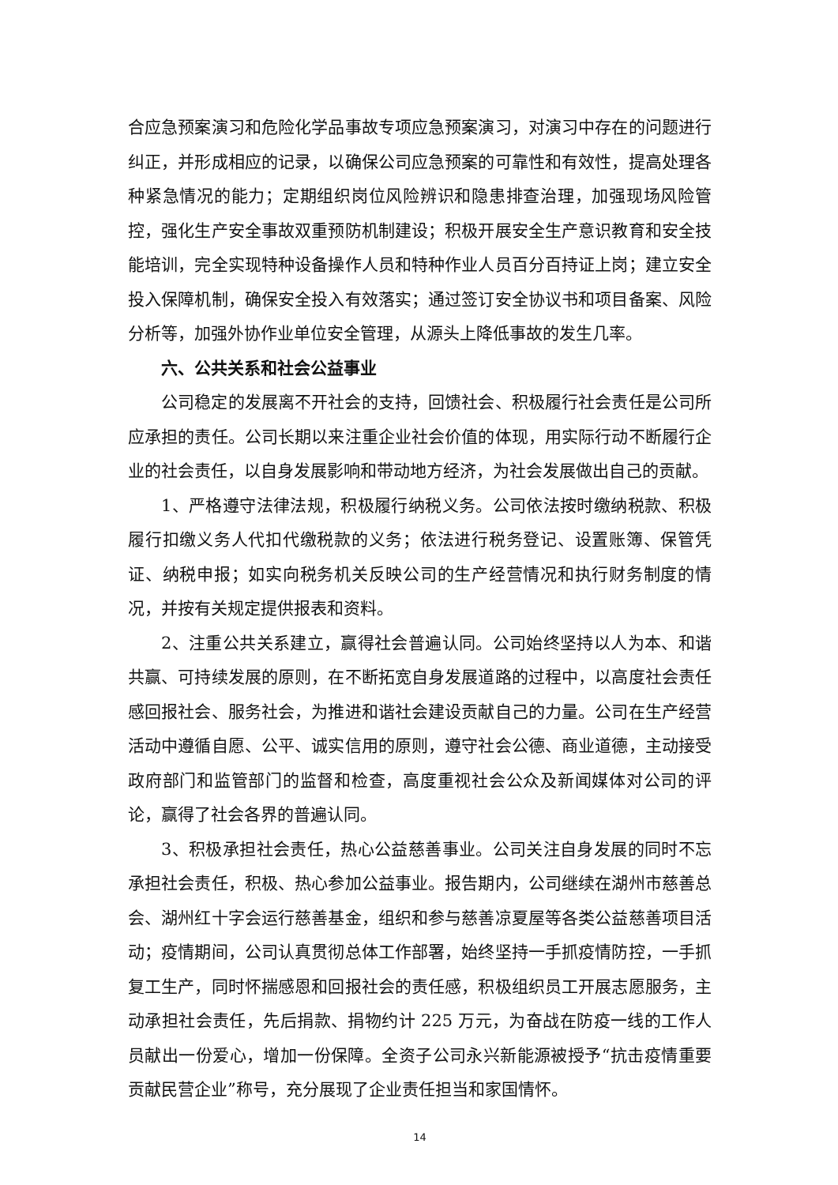合应急预案演习和危险化学品事故专项应急预案演习，对演习中存在的问题进行纠正，并形成相应的记录，以确保公司应急预案的可靠性和有效性，提高处理各种紧急情况的能力；定期组织岗位风险辨识和隐患排查治理，加强现场风险管控，强化生产安全事故双重预防机制建设；积极开展安全生产意识教育和安全技能培训，完全实现特种设备操作人员和特种作业人员百分百持证上岗；建立安全投入保障机制，确保安全投入有效落实；通过签订安全协议书和项目备案、风险分析等，加强外协作业单位安全管理，从源头上降低事故的发生几率。
六、公共关系和社会公益事业
公司稳定的发展离不开社会的支持，回馈社会、积极履行社会责任是公司所应承担的责任。公司长期以来注重企业社会价值的体现，用实际行动不断履行企业的社会责任，以自身发展影响和带动地方经济，为社会发展做出自己的贡献。
1、严格遵守法律法规，积极履行纳税义务。公司依法按时缴纳税款、积极履行扣缴义务人代扣代缴税款的义务；依法进行税务登记、设置账簿、保管凭证、纳税申报；如实向税务机关反映公司的生产经营情况和执行财务制度的情况，并按有关规定提供报表和资料。
2、注重公共关系建立，赢得社会普遍认同。公司始终坚持以人为本、和谐共赢、可持续发展的原则，在不断拓宽自身发展道路的过程中，以高度社会责任感回报社会、服务社会，为推进和谐社会建设贡献自己的力量。公司在生产经营活动中遵循自愿、公平、诚实信用的原则，遵守社会公德、商业道德，主动接受政府部门和监管部门的监督和检查，高度重视社会公众及新闻媒体对公司的评论，赢得了社会各界的普遍认同。
3、积极承担社会责任，热心公益慈善事业。公司关注自身发展的同时不忘承担社会责任，积极、热心参加公益事业。报告期内，公司继续在湖州市慈善总会、湖州红十字会运行慈善基金，组织和参与慈善凉夏屋等各类公益慈善项目活动；疫情期间，公司认真贯彻总体工作部署，始终坚持一手抓疫情防控，一手抓复工生产，同时怀揣感恩和回报社会的责任感，积极组织员工开展志愿服务，主动承担社会责任，先后捐款、捐物约计 225 万元，为奋战在防疫一线的工作人员献出一份爱心，增加一份保障。全资子公司永兴新能源被授予“抗击疫情重要贡献民营企业”称号，充分展现了企业责任担当和家国情怀。
14